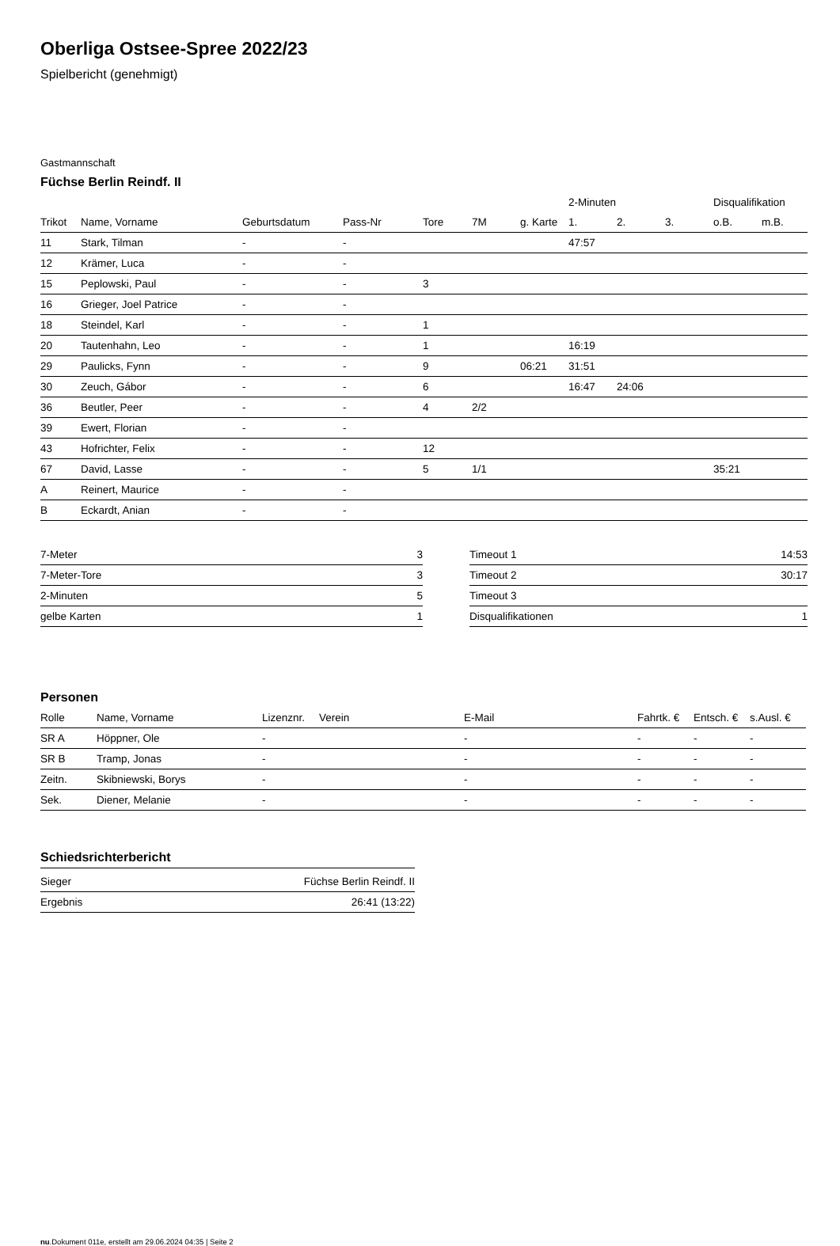Oberliga Ostsee-Spree 2022/23
Spielbericht (genehmigt)
Gastmannschaft
Füchse Berlin Reindf. II
| | | | | | | | 2-Minuten | | | Disqualifikation | |
| --- | --- | --- | --- | --- | --- | --- | --- | --- | --- | --- | --- |
| Trikot | Name, Vorname | Geburtsdatum | Pass-Nr | Tore | 7M | g. Karte | 1. | 2. | 3. | o.B. | m.B. |
| 11 | Stark, Tilman | - | - | | | | 47:57 | | | | |
| 12 | Krämer, Luca | - | - | | | | | | | | |
| 15 | Peplowski, Paul | - | - | 3 | | | | | | | |
| 16 | Grieger, Joel Patrice | - | - | | | | | | | | |
| 18 | Steindel, Karl | - | - | 1 | | | | | | | |
| 20 | Tautenhahn, Leo | - | - | 1 | | | 16:19 | | | | |
| 29 | Paulicks, Fynn | - | - | 9 | | 06:21 | 31:51 | | | | |
| 30 | Zeuch, Gábor | - | - | 6 | | | 16:47 | 24:06 | | | |
| 36 | Beutler, Peer | - | - | 4 | 2/2 | | | | | | |
| 39 | Ewert, Florian | - | - | | | | | | | | |
| 43 | Hofrichter, Felix | - | - | 12 | | | | | | | |
| 67 | David, Lasse | - | - | 5 | 1/1 | | | | | 35:21 | |
| A | Reinert, Maurice | - | - | | | | | | | | |
| B | Eckardt, Anian | - | - | | | | | | | | |
| 7-Meter | 3 |
| 7-Meter-Tore | 3 |
| 2-Minuten | 5 |
| gelbe Karten | 1 |
| Timeout 1 | 14:53 |
| Timeout 2 | 30:17 |
| Timeout 3 | |
| Disqualifikationen | 1 |
Personen
| Rolle | Name, Vorname | Lizenznr. | Verein | E-Mail | Fahrtk. € | Entsch. € | s.Ausl. € |
| --- | --- | --- | --- | --- | --- | --- | --- |
| SR A | Höppner, Ole | - | | - | - | - | - |
| SR B | Tramp, Jonas | - | | - | - | - | - |
| Zeitn. | Skibniewski, Borys | - | | - | - | - | - |
| Sek. | Diener, Melanie | - | | - | - | - | - |
Schiedsrichterbericht
| Sieger | Füchse Berlin Reindf. II |
| Ergebnis | 26:41 (13:22) |
nu.Dokument 011e, erstellt am 29.06.2024 04:35 | Seite 2